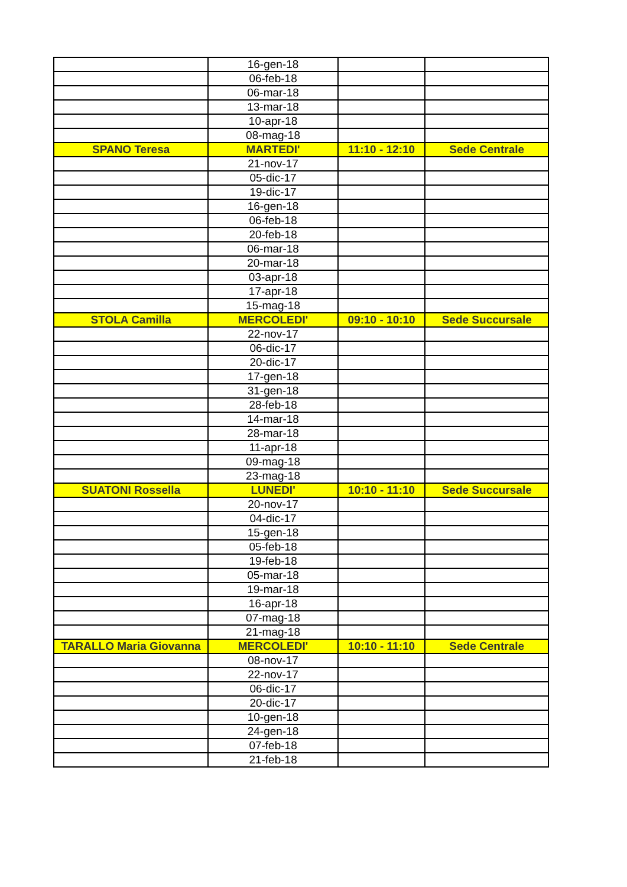| | 16-gen-18 | | |
| | 06-feb-18 | | |
| | 06-mar-18 | | |
| | 13-mar-18 | | |
| | 10-apr-18 | | |
| | 08-mag-18 | | |
| SPANO Teresa | MARTEDI' | 11:10 - 12:10 | Sede Centrale |
| | 21-nov-17 | | |
| | 05-dic-17 | | |
| | 19-dic-17 | | |
| | 16-gen-18 | | |
| | 06-feb-18 | | |
| | 20-feb-18 | | |
| | 06-mar-18 | | |
| | 20-mar-18 | | |
| | 03-apr-18 | | |
| | 17-apr-18 | | |
| | 15-mag-18 | | |
| STOLA Camilla | MERCOLEDI' | 09:10 - 10:10 | Sede Succursale |
| | 22-nov-17 | | |
| | 06-dic-17 | | |
| | 20-dic-17 | | |
| | 17-gen-18 | | |
| | 31-gen-18 | | |
| | 28-feb-18 | | |
| | 14-mar-18 | | |
| | 28-mar-18 | | |
| | 11-apr-18 | | |
| | 09-mag-18 | | |
| | 23-mag-18 | | |
| SUATONI Rossella | LUNEDI' | 10:10 - 11:10 | Sede Succursale |
| | 20-nov-17 | | |
| | 04-dic-17 | | |
| | 15-gen-18 | | |
| | 05-feb-18 | | |
| | 19-feb-18 | | |
| | 05-mar-18 | | |
| | 19-mar-18 | | |
| | 16-apr-18 | | |
| | 07-mag-18 | | |
| | 21-mag-18 | | |
| TARALLO Maria Giovanna | MERCOLEDI' | 10:10 - 11:10 | Sede Centrale |
| | 08-nov-17 | | |
| | 22-nov-17 | | |
| | 06-dic-17 | | |
| | 20-dic-17 | | |
| | 10-gen-18 | | |
| | 24-gen-18 | | |
| | 07-feb-18 | | |
| | 21-feb-18 | | |